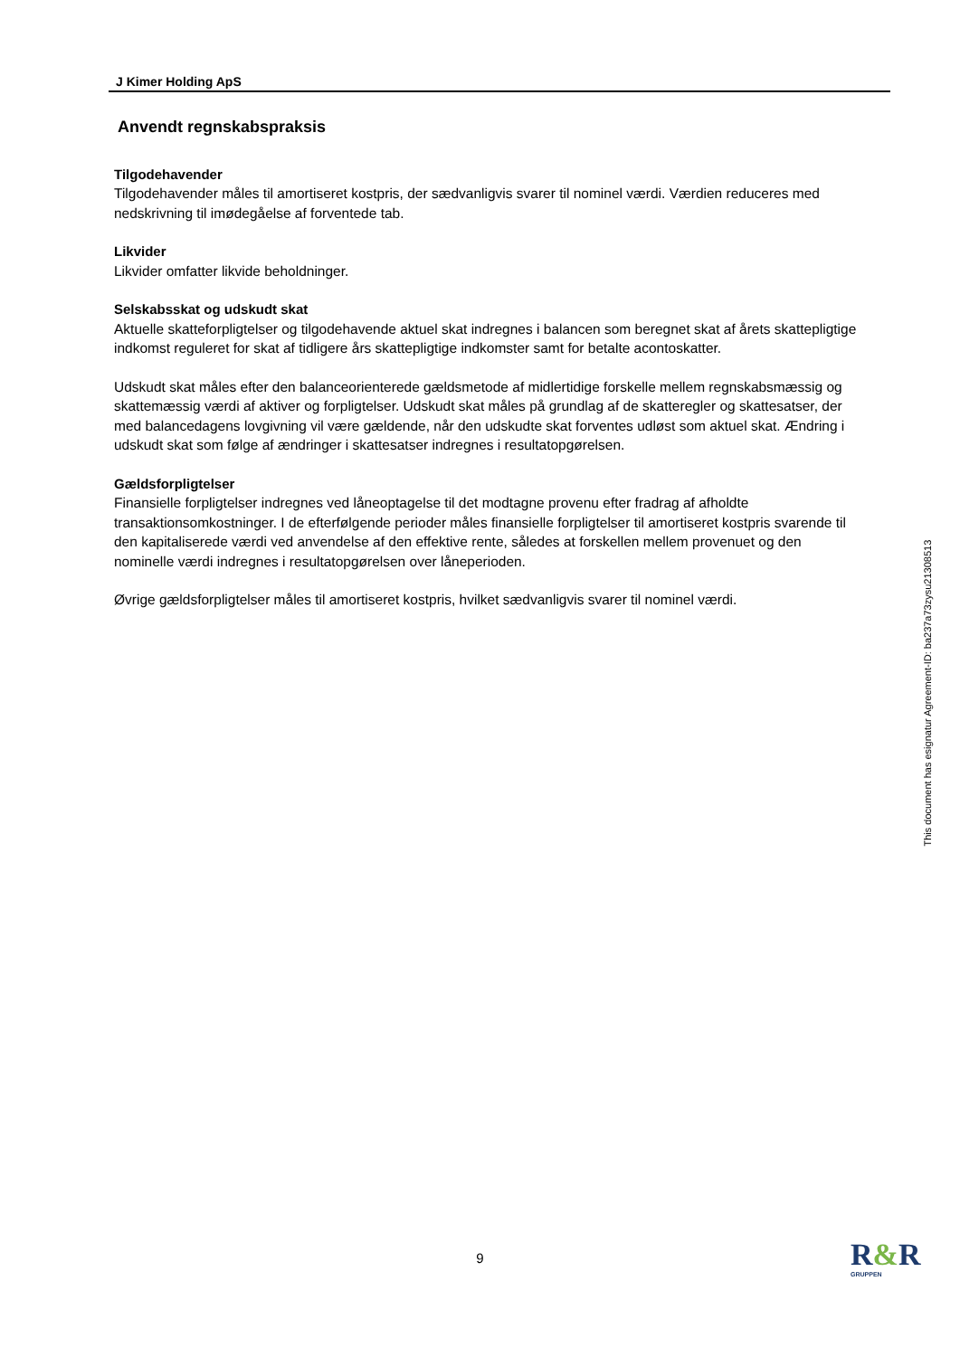J Kimer Holding ApS
Anvendt regnskabspraksis
Tilgodehavender
Tilgodehavender måles til amortiseret kostpris, der sædvanligvis svarer til nominel værdi. Værdien reduceres med nedskrivning til imødegåelse af forventede tab.
Likvider
Likvider omfatter likvide beholdninger.
Selskabsskat og udskudt skat
Aktuelle skatteforpligtelser og tilgodehavende aktuel skat indregnes i balancen som beregnet skat af årets skattepligtige indkomst reguleret for skat af tidligere års skattepligtige indkomster samt for betalte acontoskatter.
Udskudt skat måles efter den balanceorienterede gældsmetode af midlertidige forskelle mellem regnskabsmæssig og skattemæssig værdi af aktiver og forpligtelser. Udskudt skat måles på grundlag af de skatteregler og skattesatser, der med balancedagens lovgivning vil være gældende, når den udskudte skat forventes udløst som aktuel skat. Ændring i udskudt skat som følge af ændringer i skattesatser indregnes i resultatopgørelsen.
Gældsforpligtelser
Finansielle forpligtelser indregnes ved låneoptagelse til det modtagne provenu efter fradrag af afholdte transaktionsomkostninger. I de efterfølgende perioder måles finansielle forpligtelser til amortiseret kostpris svarende til den kapitaliserede værdi ved anvendelse af den effektive rente, således at forskellen mellem provenuet og den nominelle værdi indregnes i resultatopgørelsen over låneperioden.
Øvrige gældsforpligtelser måles til amortiseret kostpris, hvilket sædvanligvis svarer til nominel værdi.
This document has esignatur Agreement-ID: ba237a73zysu21308513
9 R&R
GRUPPEN